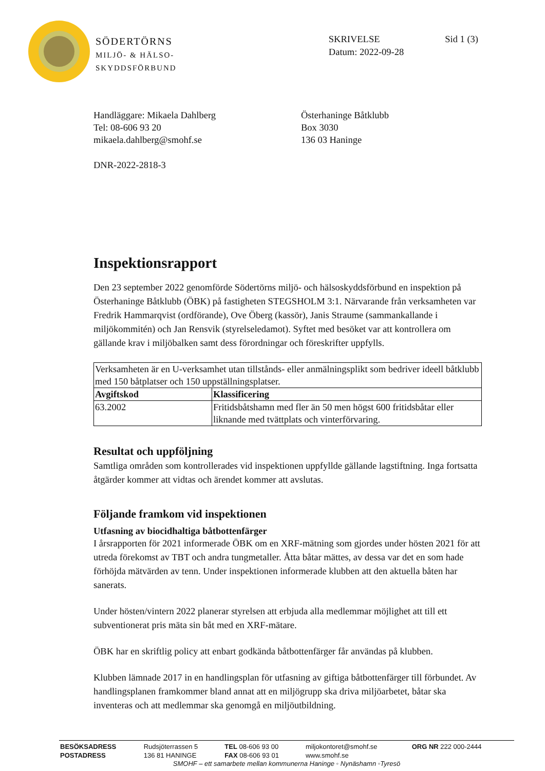SÖDERTÖRNS
MILJÖ- & HÄLSO-
SKYDDSFÖRBUND
SKRIVELSE
Datum: 2022-09-28
Sid 1 (3)
Handläggare: Mikaela Dahlberg
Tel: 08-606 93 20
mikaela.dahlberg@smohf.se
Österhaninge Båtklubb
Box 3030
136 03 Haninge
DNR-2022-2818-3
Inspektionsrapport
Den 23 september 2022 genomförde Södertörns miljö- och hälsoskyddsförbund en inspektion på Österhaninge Båtklubb (ÖBK) på fastigheten STEGSHOLM 3:1. Närvarande från verksamheten var Fredrik Hammarqvist (ordförande), Ove Öberg (kassör), Janis Straume (sammankallande i miljökommitén) och Jan Rensvik (styrelseledamot). Syftet med besöket var att kontrollera om gällande krav i miljöbalken samt dess förordningar och föreskrifter uppfylls.
| Verksamheten är en U-verksamhet utan tillstånds- eller anmälningsplikt som bedriver ideell båtklubb med 150 båtplatser och 150 uppställningsplatser. | |
| Avgiftskod | Klassificering |
| 63.2002 | Fritidsbåtshamn med fler än 50 men högst 600 fritidsbåtar eller liknande med tvättplats och vinterförvaring. |
Resultat och uppföljning
Samtliga områden som kontrollerades vid inspektionen uppfyllde gällande lagstiftning. Inga fortsatta åtgärder kommer att vidtas och ärendet kommer att avslutas.
Följande framkom vid inspektionen
Utfasning av biocidhaltiga båtbottenfärger
I årsrapporten för 2021 informerade ÖBK om en XRF-mätning som gjordes under hösten 2021 för att utreda förekomst av TBT och andra tungmetaller. Åtta båtar mättes, av dessa var det en som hade förhöjda mätvärden av tenn. Under inspektionen informerade klubben att den aktuella båten har sanerats.
Under hösten/vintern 2022 planerar styrelsen att erbjuda alla medlemmar möjlighet att till ett subventionerat pris mäta sin båt med en XRF-mätare.
ÖBK har en skriftlig policy att enbart godkända båtbottenfärger får användas på klubben.
Klubben lämnade 2017 in en handlingsplan för utfasning av giftiga båtbottenfärger till förbundet. Av handlingsplanen framkommer bland annat att en miljögrupp ska driva miljöarbetet, båtar ska inventeras och att medlemmar ska genomgå en miljöutbildning.
| BESÖKSADRESS | Rudsjöterrassen 5 | TEL 08-606 93 00 | miljokontoret@smohf.se | ORG NR 222 000-2444 |
| POSTADRESS | 136 81 HANINGE | FAX 08-606 93 01 | www.smohf.se | |
SMOHF – ett samarbete mellan kommunerna Haninge ◦ Nynäshamn ◦Tyresö